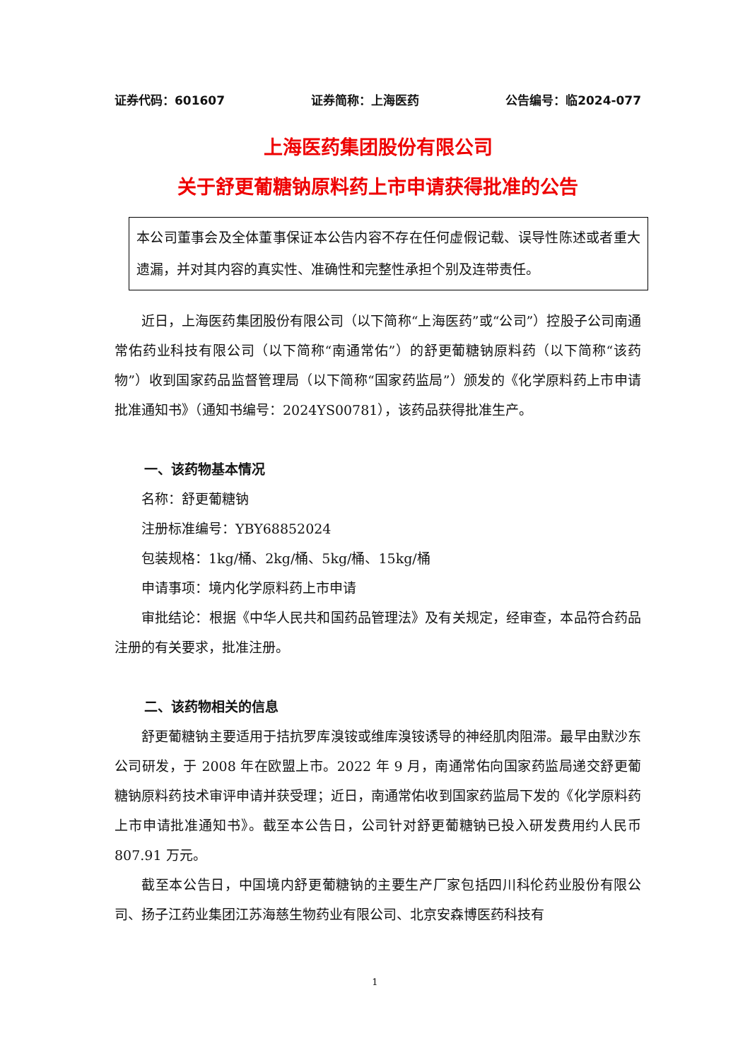证券代码：601607 证券简称：上海医药 公告编号：临2024-077
上海医药集团股份有限公司
关于舒更葡糖钠原料药上市申请获得批准的公告
本公司董事会及全体董事保证本公告内容不存在任何虚假记载、误导性陈述或者重大遗漏，并对其内容的真实性、准确性和完整性承担个别及连带责任。
近日，上海医药集团股份有限公司（以下简称“上海医药”或“公司”）控股子公司南通常佑药业科技有限公司（以下简称“南通常佑”）的舒更葡糖钠原料药（以下简称“该药物”）收到国家药品监督管理局（以下简称“国家药监局”）颁发的《化学原料药上市申请批准通知书》（通知书编号：2024YS00781），该药品获得批准生产。
一、该药物基本情况
名称：舒更葡糖钠
注册标准编号：YBY68852024
包装规格：1kg/桶、2kg/桶、5kg/桶、15kg/桶
申请事项：境内化学原料药上市申请
审批结论：根据《中华人民共和国药品管理法》及有关规定，经审查，本品符合药品注册的有关要求，批准注册。
二、该药物相关的信息
舒更葡糖钠主要适用于拮抗罗库溴铵或维库溴铵诱导的神经肌肉阻滞。最早由默沙东公司研发，于 2008 年在欧盟上市。2022 年 9 月，南通常佑向国家药监局递交舒更葡糖钠原料药技术审评申请并获受理；近日，南通常佑收到国家药监局下发的《化学原料药上市申请批准通知书》。截至本公告日，公司针对舒更葡糖钠已投入研发费用约人民币 807.91 万元。
截至本公告日，中国境内舒更葡糖钠的主要生产厂家包括四川科伦药业股份有限公司、扬子江药业集团江苏海慈生物药业有限公司、北京安森博医药科技有
1